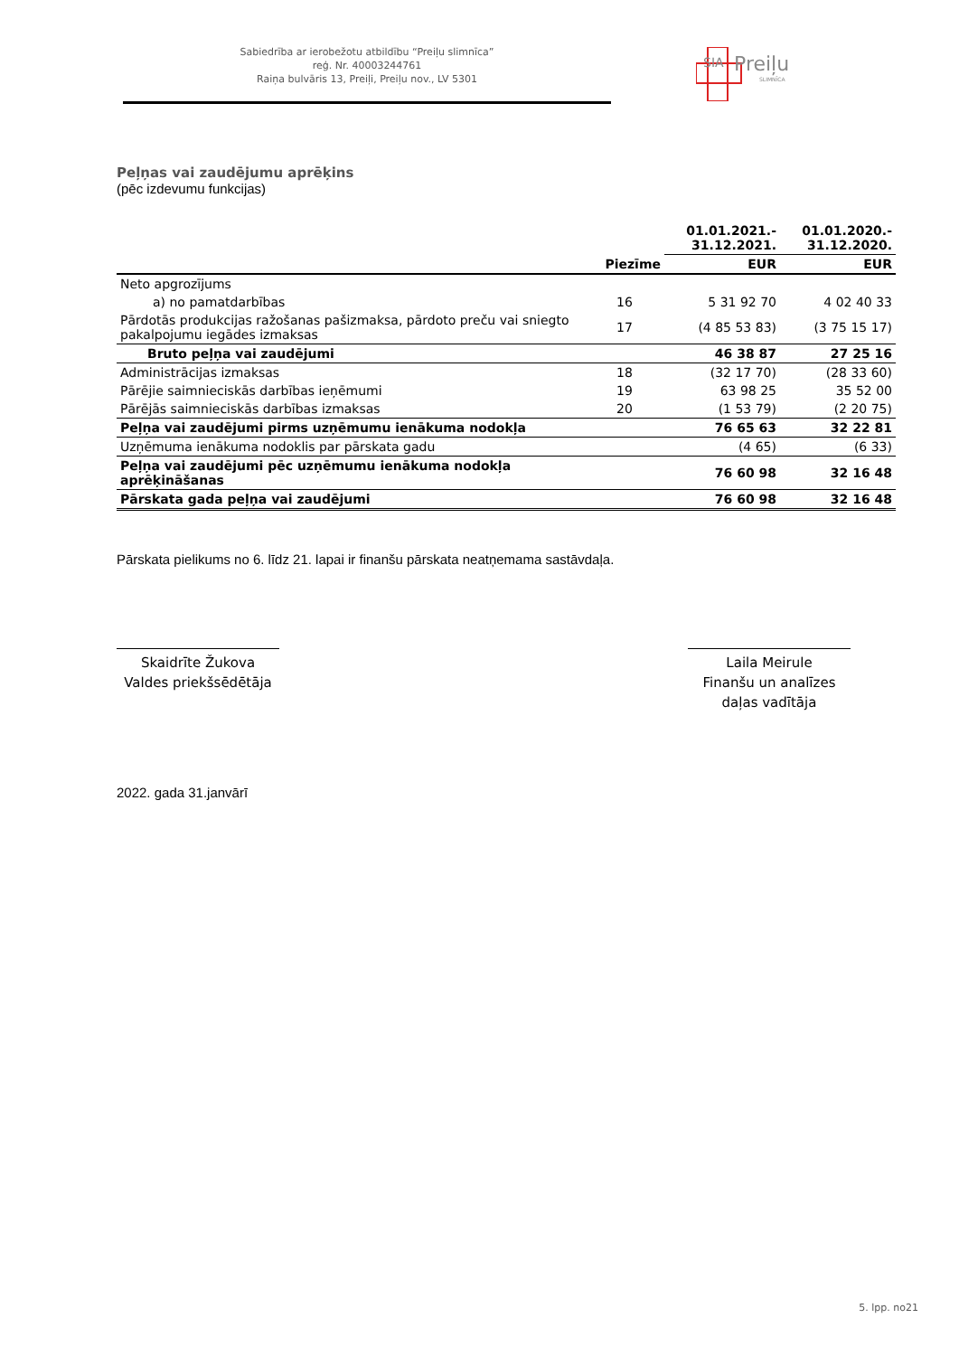Sabiedrība ar ierobežotu atbildību “Preiļu slimnīca”
reģ. Nr. 40003244761
Raiņa bulvāris 13, Preiļi, Preiļu nov., LV 5301
SIA
Preiļu
SLIMNĪCA
Peļņas vai zaudējumu aprēķins
(pēc izdevumu funkcijas)
| | | 01.01.2021.- 31.12.2021. | 01.01.2020.- 31.12.2020. |
| --- | --- | --- | --- |
| | Piezīme | EUR | EUR |
| Neto apgrozījums | | | |
| a) no pamatdarbības | 16 | 5 31 92 70 | 4 02 40 33 |
| Pārdotās produkcijas ražošanas pašizmaksa, pārdoto preču vai sniegto pakalpojumu iegādes izmaksas | 17 | (4 85 53 83) | (3 75 15 17) |
| Bruto peļņa vai zaudējumi | | 46 38 87 | 27 25 16 |
| Administrācijas izmaksas | 18 | (32 17 70) | (28 33 60) |
| Pārējie saimnieciskās darbības ieņēmumi | 19 | 63 98 25 | 35 52 00 |
| Pārējās saimnieciskās darbības izmaksas | 20 | (1 53 79) | (2 20 75) |
| Peļņa vai zaudējumi pirms uzņēmumu ienākuma nodokļa | | 76 65 63 | 32 22 81 |
| Uzņēmuma ienākuma nodoklis par pārskata gadu | | (4 65) | (6 33) |
| Peļņa vai zaudējumi pēc uzņēmumu ienākuma nodokļa aprēķināšanas | | 76 60 98 | 32 16 48 |
| Pārskata gada peļņa vai zaudējumi | | 76 60 98 | 32 16 48 |
Pārskata pielikums no 6. līdz 21. lapai ir finanšu pārskata neatņemama sastāvdaļa.
Skaidrīte Žukova
Valdes priekšsēdētāja
Laila Meirule
Finanšu un analīzes
daļas vadītāja
2022. gada 31.janvārī
5. lpp. no21